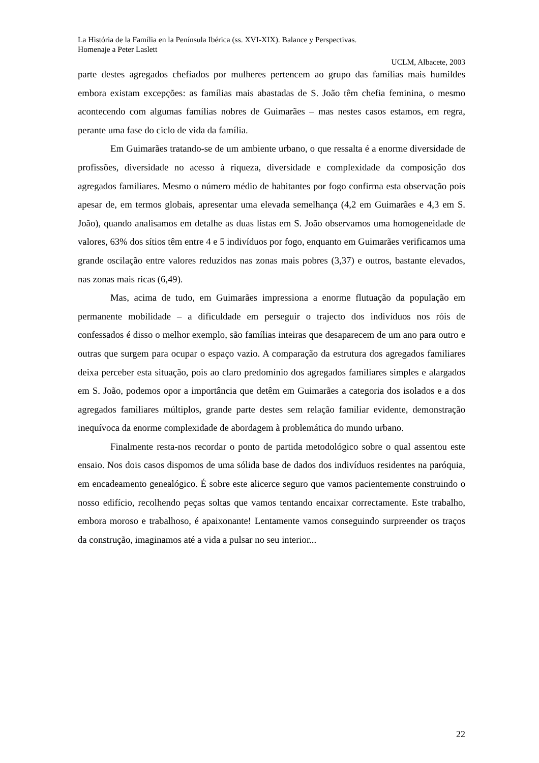La História de la Família en la Península Ibérica (ss. XVI-XIX). Balance y Perspectivas.
Homenaje a Peter Laslett
UCLM, Albacete, 2003
parte destes agregados chefiados por mulheres pertencem ao grupo das famílias mais humildes embora existam excepções: as famílias mais abastadas de S. João têm chefia feminina, o mesmo acontecendo com algumas famílias nobres de Guimarães – mas nestes casos estamos, em regra, perante uma fase do ciclo de vida da família.
Em Guimarães tratando-se de um ambiente urbano, o que ressalta é a enorme diversidade de profissões, diversidade no acesso à riqueza, diversidade e complexidade da composição dos agregados familiares. Mesmo o número médio de habitantes por fogo confirma esta observação pois apesar de, em termos globais, apresentar uma elevada semelhança (4,2 em Guimarães e 4,3 em S. João), quando analisamos em detalhe as duas listas em S. João observamos uma homogeneidade de valores, 63% dos sítios têm entre 4 e 5 indivíduos por fogo, enquanto em Guimarães verificamos uma grande oscilação entre valores reduzidos nas zonas mais pobres (3,37) e outros, bastante elevados, nas zonas mais ricas (6,49).
Mas, acima de tudo, em Guimarães impressiona a enorme flutuação da população em permanente mobilidade – a dificuldade em perseguir o trajecto dos indivíduos nos róis de confessados é disso o melhor exemplo, são famílias inteiras que desaparecem de um ano para outro e outras que surgem para ocupar o espaço vazio. A comparação da estrutura dos agregados familiares deixa perceber esta situação, pois ao claro predomínio dos agregados familiares simples e alargados em S. João, podemos opor a importância que detêm em Guimarães a categoria dos isolados e a dos agregados familiares múltiplos, grande parte destes sem relação familiar evidente, demonstração inequívoca da enorme complexidade de abordagem à problemática do mundo urbano.
Finalmente resta-nos recordar o ponto de partida metodológico sobre o qual assentou este ensaio. Nos dois casos dispomos de uma sólida base de dados dos indivíduos residentes na paróquia, em encadeamento genealógico. É sobre este alicerce seguro que vamos pacientemente construindo o nosso edifício, recolhendo peças soltas que vamos tentando encaixar correctamente. Este trabalho, embora moroso e trabalhoso, é apaixonante! Lentamente vamos conseguindo surpreender os traços da construção, imaginamos até a vida a pulsar no seu interior...
22